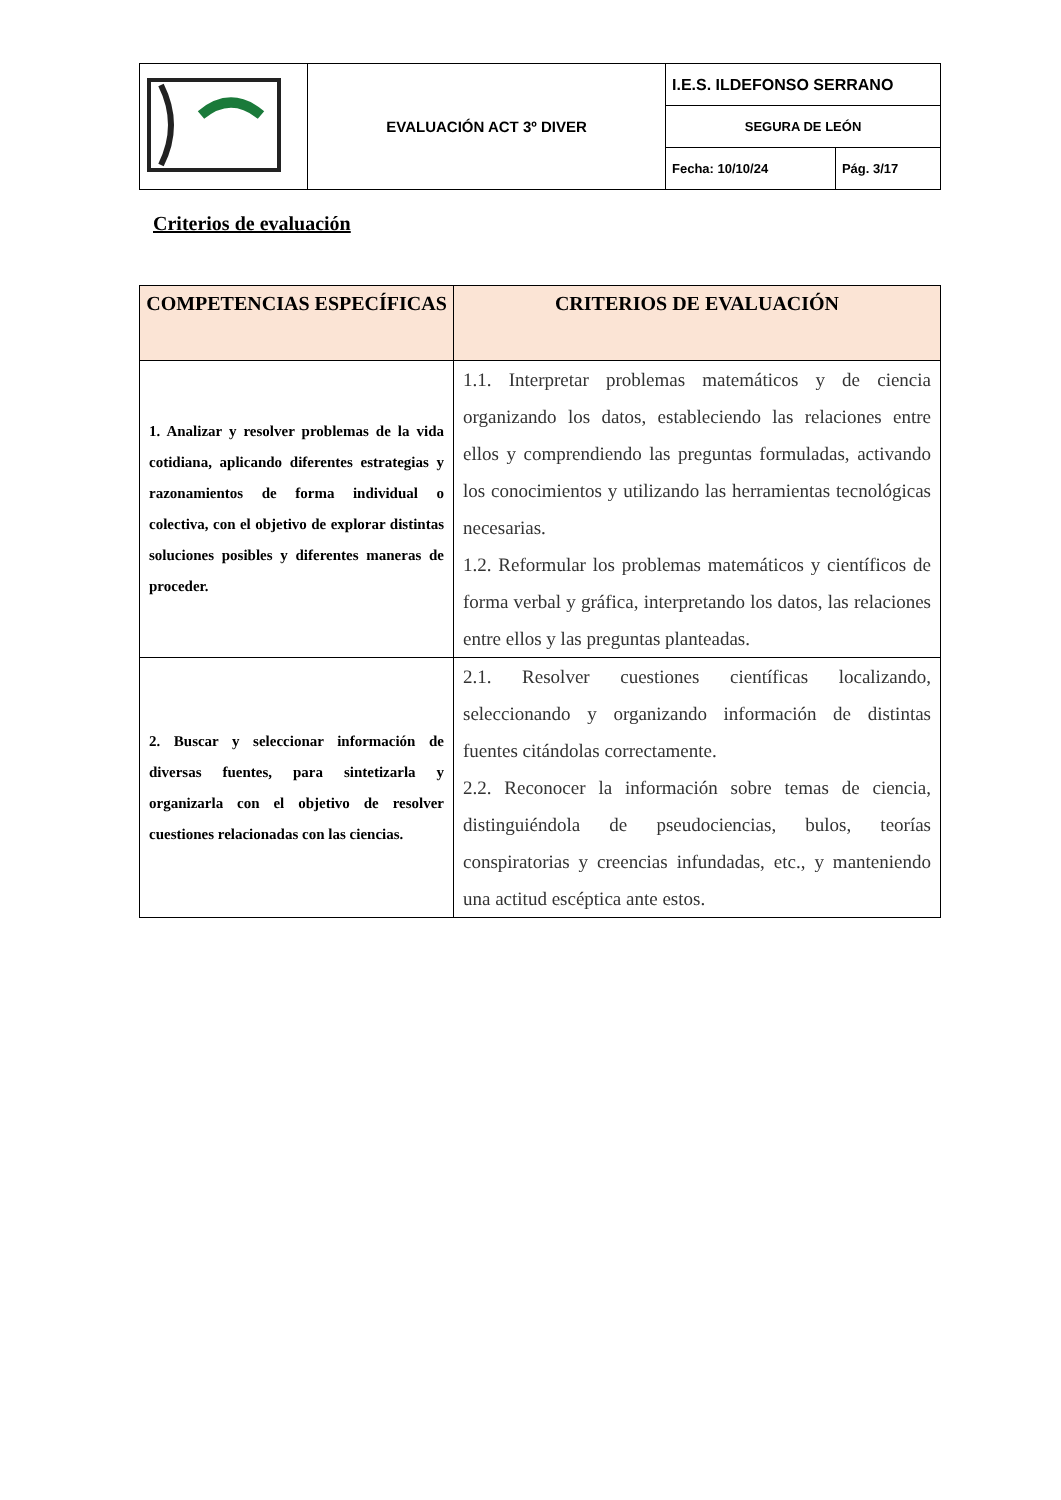| | EVALUACIÓN ACT 3º DIVER | I.E.S. ILDEFONSO SERRANO | |
| | | SEGURA DE LEÓN | |
| | | Fecha: 10/10/24 | Pág. 3/17 |
Criterios de evaluación
| COMPETENCIAS ESPECÍFICAS | CRITERIOS DE EVALUACIÓN |
| --- | --- |
| 1. Analizar y resolver problemas de la vida cotidiana, aplicando diferentes estrategias y razonamientos de forma individual o colectiva, con el objetivo de explorar distintas soluciones posibles y diferentes maneras de proceder. | 1.1. Interpretar problemas matemáticos y de ciencia organizando los datos, estableciendo las relaciones entre ellos y comprendiendo las preguntas formuladas, activando los conocimientos y utilizando las herramientas tecnológicas necesarias. 1.2. Reformular los problemas matemáticos y científicos de forma verbal y gráfica, interpretando los datos, las relaciones entre ellos y las preguntas planteadas. |
| 2. Buscar y seleccionar información de diversas fuentes, para sintetizarla y organizarla con el objetivo de resolver cuestiones relacionadas con las ciencias. | 2.1. Resolver cuestiones científicas localizando, seleccionando y organizando información de distintas fuentes citándolas correctamente. 2.2. Reconocer la información sobre temas de ciencia, distinguiéndola de pseudociencias, bulos, teorías conspiratorias y creencias infundadas, etc., y manteniendo una actitud escéptica ante estos. |